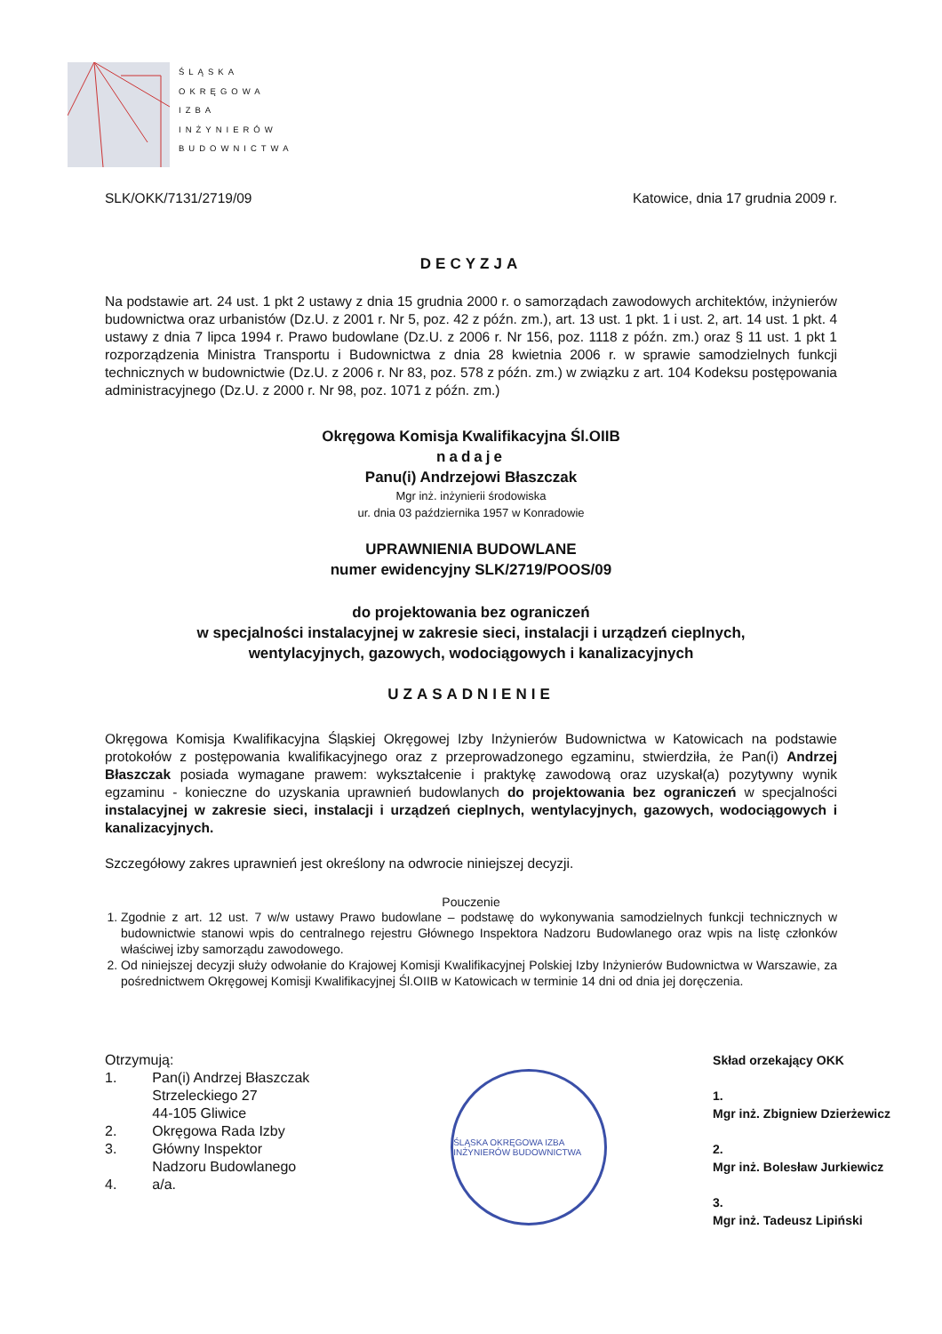ŚLĄSKA
OKRĘGOWA
IZBA
INŻYNIERÓW
BUDOWNICTWA
SLK/OKK/7131/2719/09 Katowice, dnia 17 grudnia 2009 r.
DECYZJA
Na podstawie art. 24 ust. 1 pkt 2 ustawy z dnia 15 grudnia 2000 r. o samorządach zawodowych architektów, inżynierów budownictwa oraz urbanistów (Dz.U. z 2001 r. Nr 5, poz. 42 z późn. zm.), art. 13 ust. 1 pkt. 1 i ust. 2, art. 14 ust. 1 pkt. 4 ustawy z dnia 7 lipca 1994 r. Prawo budowlane (Dz.U. z 2006 r. Nr 156, poz. 1118 z późn. zm.) oraz § 11 ust. 1 pkt 1 rozporządzenia Ministra Transportu i Budownictwa z dnia 28 kwietnia 2006 r. w sprawie samodzielnych funkcji technicznych w budownictwie (Dz.U. z 2006 r. Nr 83, poz. 578 z późn. zm.) w związku z art. 104 Kodeksu postępowania administracyjnego (Dz.U. z 2000 r. Nr 98, poz. 1071 z późn. zm.)
Okręgowa Komisja Kwalifikacyjna Śl.OIIB
nadaje
Panu(i) Andrzejowi Błaszczak
Mgr inż. inżynierii środowiska
ur. dnia 03 października 1957 w Konradowie
UPRAWNIENIA BUDOWLANE
numer ewidencyjny SLK/2719/POOS/09
do projektowania bez ograniczeń
w specjalności instalacyjnej w zakresie sieci, instalacji i urządzeń cieplnych,
wentylacyjnych, gazowych, wodociągowych i kanalizacyjnych
UZASADNIENIE
Okręgowa Komisja Kwalifikacyjna Śląskiej Okręgowej Izby Inżynierów Budownictwa w Katowicach na podstawie protokołów z postępowania kwalifikacyjnego oraz z przeprowadzonego egzaminu, stwierdziła, że Pan(i) Andrzej Błaszczak posiada wymagane prawem: wykształcenie i praktykę zawodową oraz uzyskał(a) pozytywny wynik egzaminu - konieczne do uzyskania uprawnień budowlanych do projektowania bez ograniczeń w specjalności instalacyjnej w zakresie sieci, instalacji i urządzeń cieplnych, wentylacyjnych, gazowych, wodociągowych i kanalizacyjnych.
Szczegółowy zakres uprawnień jest określony na odwrocie niniejszej decyzji.
Pouczenie
1. Zgodnie z art. 12 ust. 7 w/w ustawy Prawo budowlane – podstawę do wykonywania samodzielnych funkcji technicznych w budownictwie stanowi wpis do centralnego rejestru Głównego Inspektora Nadzoru Budowlanego oraz wpis na listę członków właściwej izby samorządu zawodowego.
2. Od niniejszej decyzji służy odwołanie do Krajowej Komisji Kwalifikacyjnej Polskiej Izby Inżynierów Budownictwa w Warszawie, za pośrednictwem Okręgowej Komisji Kwalifikacyjnej Śl.OIIB w Katowicach w terminie 14 dni od dnia jej doręczenia.
Otrzymują:
| 1. | Pan(i) Andrzej Błaszczak Strzeleckiego 27 44-105 Gliwice |
| 2. | Okręgowa Rada Izby |
| 3. | Główny Inspektor Nadzoru Budowlanego |
| 4. | a/a. |
ŚLĄSKA OKRĘGOWA IZBA INŻYNIERÓW BUDOWNICTWA
Skład orzekający OKK
1.
Mgr inż. Zbigniew Dzierżewicz
2.
Mgr inż. Bolesław Jurkiewicz
3.
Mgr inż. Tadeusz Lipiński